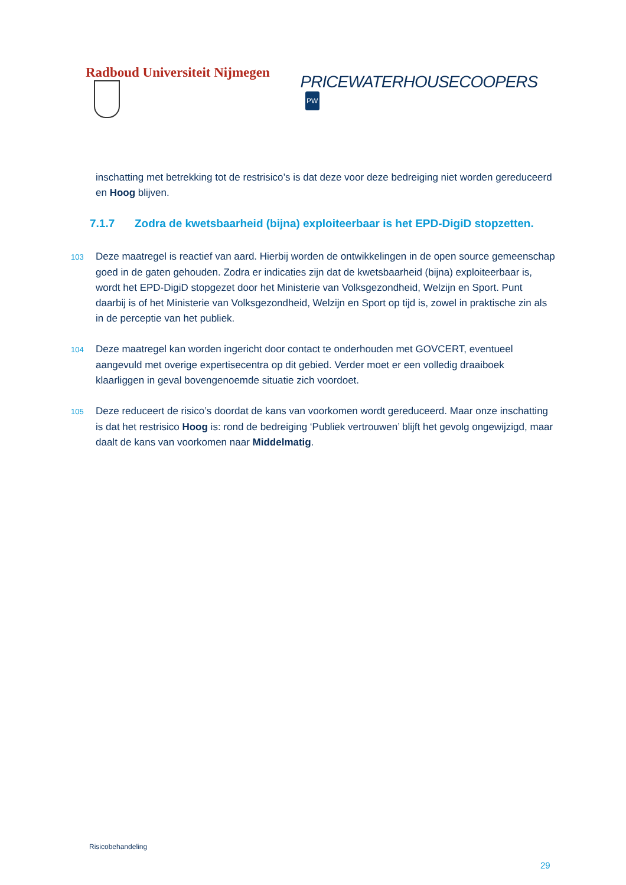Radboud Universiteit Nijmegen
PRICEWATERHOUSECOOPERS PW
inschatting met betrekking tot de restrisico’s is dat deze voor deze bedreiging niet worden gereduceerd en Hoog blijven.
7.1.7 Zodra de kwetsbaarheid (bijna) exploiteerbaar is het EPD-DigiD stopzetten.
103 Deze maatregel is reactief van aard. Hierbij worden de ontwikkelingen in de open source gemeenschap goed in de gaten gehouden. Zodra er indicaties zijn dat de kwetsbaarheid (bijna) exploiteerbaar is, wordt het EPD-DigiD stopgezet door het Ministerie van Volksgezondheid, Welzijn en Sport. Punt daarbij is of het Ministerie van Volksgezondheid, Welzijn en Sport op tijd is, zowel in praktische zin als in de perceptie van het publiek.
104 Deze maatregel kan worden ingericht door contact te onderhouden met GOVCERT, eventueel aangevuld met overige expertisecentra op dit gebied. Verder moet er een volledig draaiboek klaarliggen in geval bovengenoemde situatie zich voordoet.
105 Deze reduceert de risico’s doordat de kans van voorkomen wordt gereduceerd. Maar onze inschatting is dat het restrisico Hoog is: rond de bedreiging ‘Publiek vertrouwen’ blijft het gevolg ongewijzigd, maar daalt de kans van voorkomen naar Middelmatig.
Risicobehandeling
29